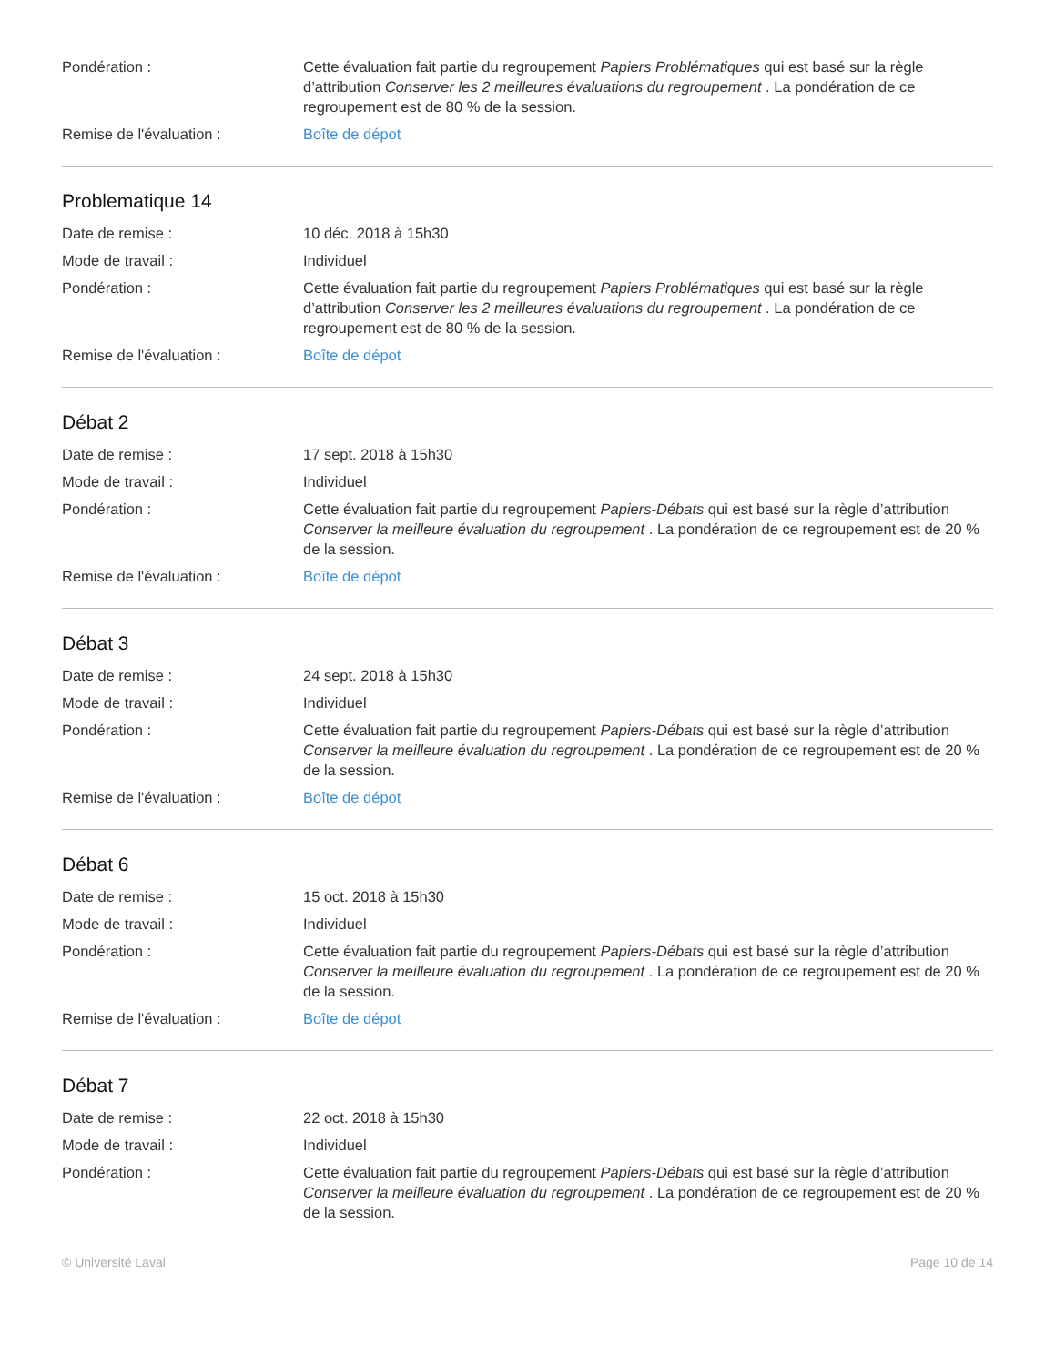Pondération : Cette évaluation fait partie du regroupement Papiers Problématiques qui est basé sur la règle d’attribution Conserver les 2 meilleures évaluations du regroupement . La pondération de ce regroupement est de 80 % de la session.
Remise de l'évaluation : Boîte de dépot
Problematique 14
Date de remise : 10 déc. 2018 à 15h30
Mode de travail : Individuel
Pondération : Cette évaluation fait partie du regroupement Papiers Problématiques qui est basé sur la règle d’attribution Conserver les 2 meilleures évaluations du regroupement . La pondération de ce regroupement est de 80 % de la session.
Remise de l'évaluation : Boîte de dépot
Débat 2
Date de remise : 17 sept. 2018 à 15h30
Mode de travail : Individuel
Pondération : Cette évaluation fait partie du regroupement Papiers-Débats qui est basé sur la règle d’attribution Conserver la meilleure évaluation du regroupement . La pondération de ce regroupement est de 20 % de la session.
Remise de l'évaluation : Boîte de dépot
Débat 3
Date de remise : 24 sept. 2018 à 15h30
Mode de travail : Individuel
Pondération : Cette évaluation fait partie du regroupement Papiers-Débats qui est basé sur la règle d’attribution Conserver la meilleure évaluation du regroupement . La pondération de ce regroupement est de 20 % de la session.
Remise de l'évaluation : Boîte de dépot
Débat 6
Date de remise : 15 oct. 2018 à 15h30
Mode de travail : Individuel
Pondération : Cette évaluation fait partie du regroupement Papiers-Débats qui est basé sur la règle d’attribution Conserver la meilleure évaluation du regroupement . La pondération de ce regroupement est de 20 % de la session.
Remise de l'évaluation : Boîte de dépot
Débat 7
Date de remise : 22 oct. 2018 à 15h30
Mode de travail : Individuel
Pondération : Cette évaluation fait partie du regroupement Papiers-Débats qui est basé sur la règle d’attribution Conserver la meilleure évaluation du regroupement . La pondération de ce regroupement est de 20 % de la session.
© Université Laval Page 10 de 14